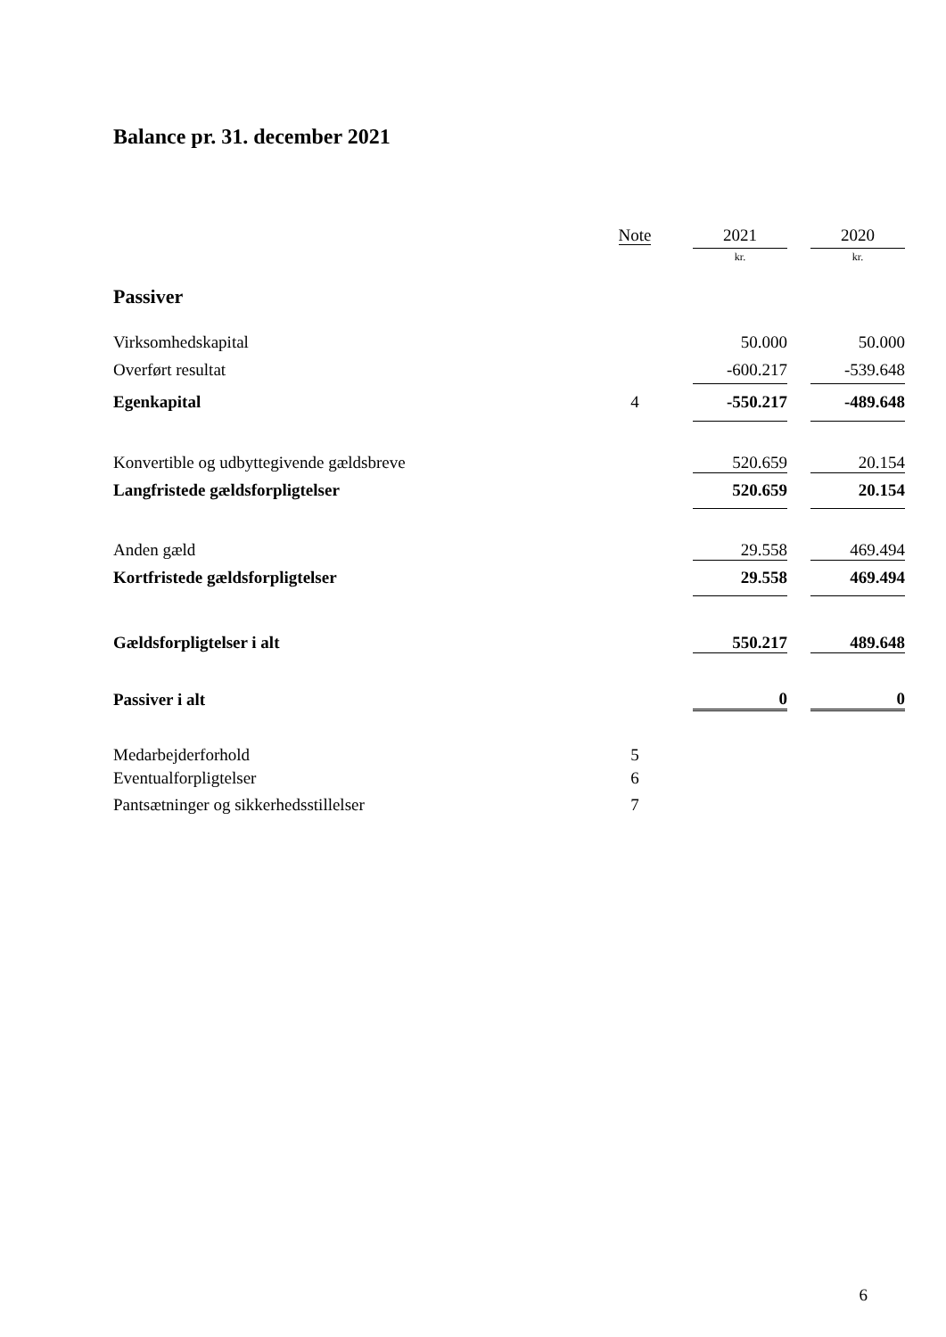Balance pr. 31. december 2021
| | Note | 2021 | | 2020 |
| --- | --- | --- | --- | --- |
| | | kr. | | kr. |
| Passiver | | | | |
| Virksomhedskapital | | 50.000 | | 50.000 |
| Overført resultat | | -600.217 | | -539.648 |
| Egenkapital | 4 | -550.217 | | -489.648 |
| Konvertible og udbyttegivende gældsbreve | | 520.659 | | 20.154 |
| Langfristede gældsforpligtelser | | 520.659 | | 20.154 |
| Anden gæld | | 29.558 | | 469.494 |
| Kortfristede gældsforpligtelser | | 29.558 | | 469.494 |
| Gældsforpligtelser i alt | | 550.217 | | 489.648 |
| Passiver i alt | | 0 | | 0 |
| Medarbejderforhold | 5 | | | |
| Eventualforpligtelser | 6 | | | |
| Pantsætninger og sikkerhedsstillelser | 7 | | | |
6